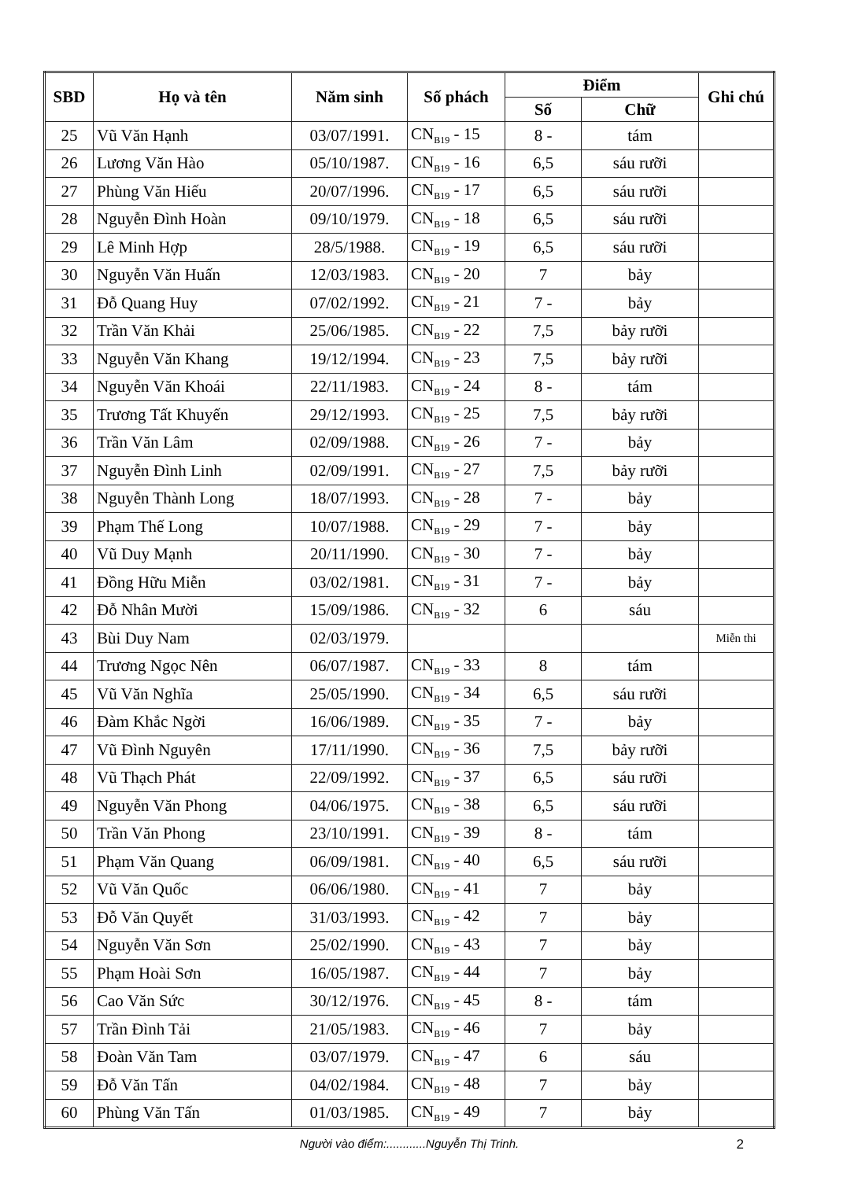| SBD | Họ và tên | Năm sinh | Số phách | Điểm | | Ghi chú |
| --- | --- | --- | --- | --- | --- | --- |
| | | | | Số | Chữ | |
| 25 | Vũ Văn Hạnh | 03/07/1991. | CN<sub>B19</sub> - 15 | 8 - | tám | |
| 26 | Lương Văn Hào | 05/10/1987. | CN<sub>B19</sub> - 16 | 6,5 | sáu rưỡi | |
| 27 | Phùng Văn Hiếu | 20/07/1996. | CN<sub>B19</sub> - 17 | 6,5 | sáu rưỡi | |
| 28 | Nguyễn Đình Hoàn | 09/10/1979. | CN<sub>B19</sub> - 18 | 6,5 | sáu rưỡi | |
| 29 | Lê Minh Hợp | 28/5/1988. | CN<sub>B19</sub> - 19 | 6,5 | sáu rưỡi | |
| 30 | Nguyễn Văn Huấn | 12/03/1983. | CN<sub>B19</sub> - 20 | 7 | bảy | |
| 31 | Đỗ Quang Huy | 07/02/1992. | CN<sub>B19</sub> - 21 | 7 - | bảy | |
| 32 | Trần Văn Khải | 25/06/1985. | CN<sub>B19</sub> - 22 | 7,5 | bảy rưỡi | |
| 33 | Nguyễn Văn Khang | 19/12/1994. | CN<sub>B19</sub> - 23 | 7,5 | bảy rưỡi | |
| 34 | Nguyễn Văn Khoái | 22/11/1983. | CN<sub>B19</sub> - 24 | 8 - | tám | |
| 35 | Trương Tất Khuyến | 29/12/1993. | CN<sub>B19</sub> - 25 | 7,5 | bảy rưỡi | |
| 36 | Trần Văn Lâm | 02/09/1988. | CN<sub>B19</sub> - 26 | 7 - | bảy | |
| 37 | Nguyễn Đình Linh | 02/09/1991. | CN<sub>B19</sub> - 27 | 7,5 | bảy rưỡi | |
| 38 | Nguyễn Thành Long | 18/07/1993. | CN<sub>B19</sub> - 28 | 7 - | bảy | |
| 39 | Phạm Thế Long | 10/07/1988. | CN<sub>B19</sub> - 29 | 7 - | bảy | |
| 40 | Vũ Duy Mạnh | 20/11/1990. | CN<sub>B19</sub> - 30 | 7 - | bảy | |
| 41 | Đồng Hữu Miễn | 03/02/1981. | CN<sub>B19</sub> - 31 | 7 - | bảy | |
| 42 | Đỗ Nhân Mười | 15/09/1986. | CN<sub>B19</sub> - 32 | 6 | sáu | |
| 43 | Bùi Duy Nam | 02/03/1979. | | | | Miễn thi |
| 44 | Trương Ngọc Nên | 06/07/1987. | CN<sub>B19</sub> - 33 | 8 | tám | |
| 45 | Vũ Văn Nghĩa | 25/05/1990. | CN<sub>B19</sub> - 34 | 6,5 | sáu rưỡi | |
| 46 | Đàm Khắc Ngời | 16/06/1989. | CN<sub>B19</sub> - 35 | 7 - | bảy | |
| 47 | Vũ Đình Nguyên | 17/11/1990. | CN<sub>B19</sub> - 36 | 7,5 | bảy rưỡi | |
| 48 | Vũ Thạch Phát | 22/09/1992. | CN<sub>B19</sub> - 37 | 6,5 | sáu rưỡi | |
| 49 | Nguyễn Văn Phong | 04/06/1975. | CN<sub>B19</sub> - 38 | 6,5 | sáu rưỡi | |
| 50 | Trần Văn Phong | 23/10/1991. | CN<sub>B19</sub> - 39 | 8 - | tám | |
| 51 | Phạm Văn Quang | 06/09/1981. | CN<sub>B19</sub> - 40 | 6,5 | sáu rưỡi | |
| 52 | Vũ Văn Quốc | 06/06/1980. | CN<sub>B19</sub> - 41 | 7 | bảy | |
| 53 | Đỗ Văn Quyết | 31/03/1993. | CN<sub>B19</sub> - 42 | 7 | bảy | |
| 54 | Nguyễn Văn Sơn | 25/02/1990. | CN<sub>B19</sub> - 43 | 7 | bảy | |
| 55 | Phạm Hoài Sơn | 16/05/1987. | CN<sub>B19</sub> - 44 | 7 | bảy | |
| 56 | Cao Văn Sức | 30/12/1976. | CN<sub>B19</sub> - 45 | 8 - | tám | |
| 57 | Trần Đình Tải | 21/05/1983. | CN<sub>B19</sub> - 46 | 7 | bảy | |
| 58 | Đoàn Văn Tam | 03/07/1979. | CN<sub>B19</sub> - 47 | 6 | sáu | |
| 59 | Đỗ Văn Tấn | 04/02/1984. | CN<sub>B19</sub> - 48 | 7 | bảy | |
| 60 | Phùng Văn Tấn | 01/03/1985. | CN<sub>B19</sub> - 49 | 7 | bảy | |
Người vào điểm:............Nguyễn Thị Trinh. 2